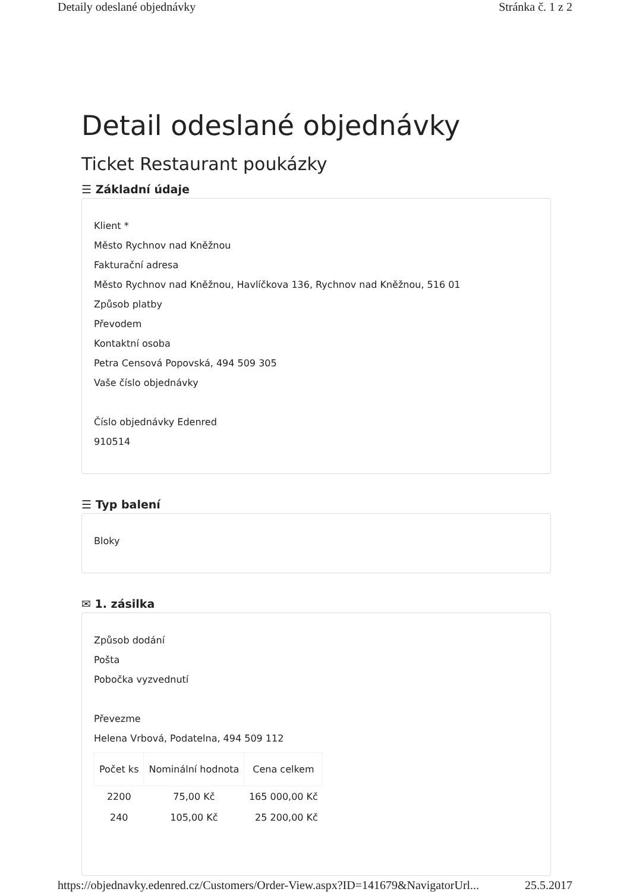Detaily odeslané objednávky Stránka č. 1 z 2
Detail odeslané objednávky
Ticket Restaurant poukázky
☰ Základní údaje
Klient *
Město Rychnov nad Kněžnou
Fakturační adresa
Město Rychnov nad Kněžnou, Havlíčkova 136, Rychnov nad Kněžnou, 516 01
Způsob platby
Převodem
Kontaktní osoba
Petra Censová Popovská, 494 509 305
Vaše číslo objednávky
Číslo objednávky Edenred
910514
☰ Typ balení
Bloky
✉ 1. zásilka
Způsob dodání
Pošta
Pobočka vyzvednutí
Převezme
Helena Vrbová, Podatelna, 494 509 112
| Počet ks | Nominální hodnota | Cena celkem |
| --- | --- | --- |
| 2200 | 75,00 Kč | 165 000,00 Kč |
| 240 | 105,00 Kč | 25 200,00 Kč |
https://objednavky.edenred.cz/Customers/Order-View.aspx?ID=141679&NavigatorUrl... 25.5.2017